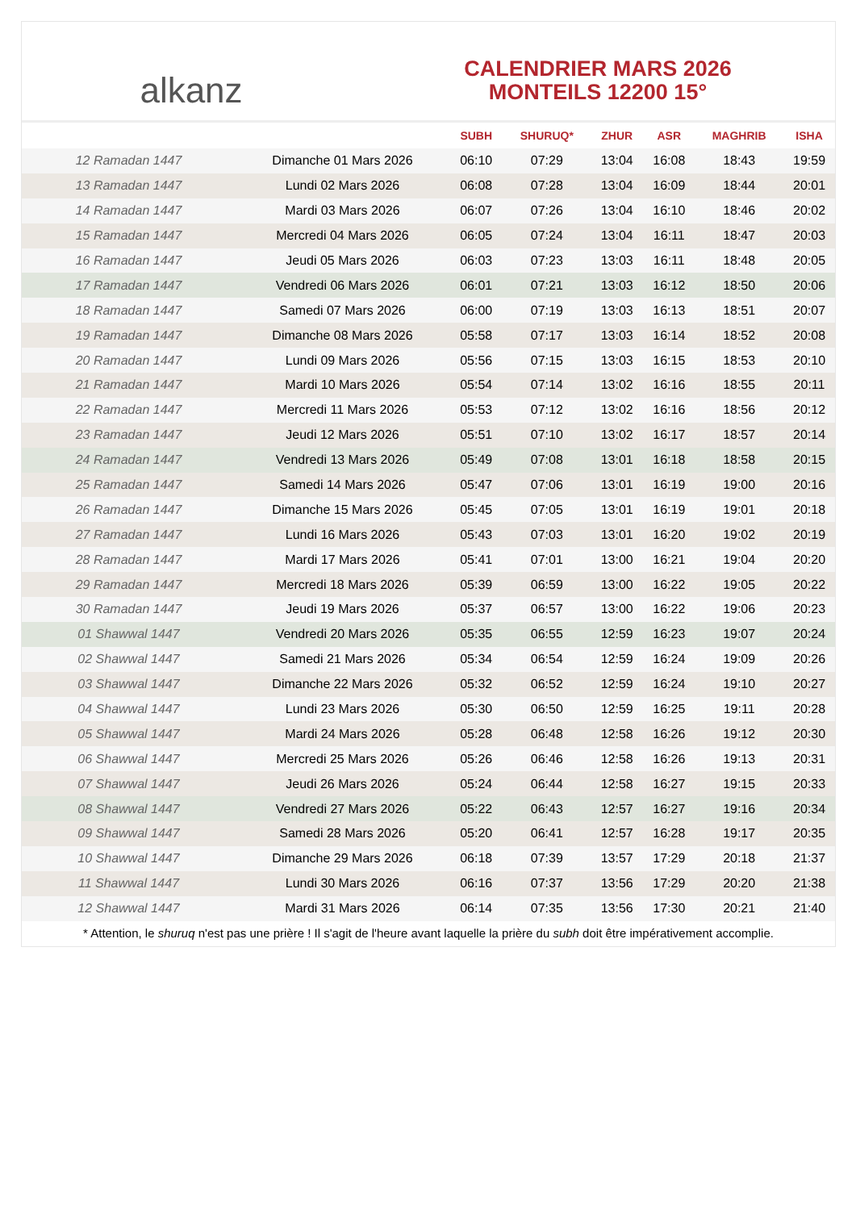alkanz
CALENDRIER MARS 2026
MONTEILS 12200 15°
| | | SUBH | SHURUQ* | ZHUR | ASR | MAGHRIB | ISHA |
| --- | --- | --- | --- | --- | --- | --- | --- |
| 12 Ramadan 1447 | Dimanche 01 Mars 2026 | 06:10 | 07:29 | 13:04 | 16:08 | 18:43 | 19:59 |
| 13 Ramadan 1447 | Lundi 02 Mars 2026 | 06:08 | 07:28 | 13:04 | 16:09 | 18:44 | 20:01 |
| 14 Ramadan 1447 | Mardi 03 Mars 2026 | 06:07 | 07:26 | 13:04 | 16:10 | 18:46 | 20:02 |
| 15 Ramadan 1447 | Mercredi 04 Mars 2026 | 06:05 | 07:24 | 13:04 | 16:11 | 18:47 | 20:03 |
| 16 Ramadan 1447 | Jeudi 05 Mars 2026 | 06:03 | 07:23 | 13:03 | 16:11 | 18:48 | 20:05 |
| 17 Ramadan 1447 | Vendredi 06 Mars 2026 | 06:01 | 07:21 | 13:03 | 16:12 | 18:50 | 20:06 |
| 18 Ramadan 1447 | Samedi 07 Mars 2026 | 06:00 | 07:19 | 13:03 | 16:13 | 18:51 | 20:07 |
| 19 Ramadan 1447 | Dimanche 08 Mars 2026 | 05:58 | 07:17 | 13:03 | 16:14 | 18:52 | 20:08 |
| 20 Ramadan 1447 | Lundi 09 Mars 2026 | 05:56 | 07:15 | 13:03 | 16:15 | 18:53 | 20:10 |
| 21 Ramadan 1447 | Mardi 10 Mars 2026 | 05:54 | 07:14 | 13:02 | 16:16 | 18:55 | 20:11 |
| 22 Ramadan 1447 | Mercredi 11 Mars 2026 | 05:53 | 07:12 | 13:02 | 16:16 | 18:56 | 20:12 |
| 23 Ramadan 1447 | Jeudi 12 Mars 2026 | 05:51 | 07:10 | 13:02 | 16:17 | 18:57 | 20:14 |
| 24 Ramadan 1447 | Vendredi 13 Mars 2026 | 05:49 | 07:08 | 13:01 | 16:18 | 18:58 | 20:15 |
| 25 Ramadan 1447 | Samedi 14 Mars 2026 | 05:47 | 07:06 | 13:01 | 16:19 | 19:00 | 20:16 |
| 26 Ramadan 1447 | Dimanche 15 Mars 2026 | 05:45 | 07:05 | 13:01 | 16:19 | 19:01 | 20:18 |
| 27 Ramadan 1447 | Lundi 16 Mars 2026 | 05:43 | 07:03 | 13:01 | 16:20 | 19:02 | 20:19 |
| 28 Ramadan 1447 | Mardi 17 Mars 2026 | 05:41 | 07:01 | 13:00 | 16:21 | 19:04 | 20:20 |
| 29 Ramadan 1447 | Mercredi 18 Mars 2026 | 05:39 | 06:59 | 13:00 | 16:22 | 19:05 | 20:22 |
| 30 Ramadan 1447 | Jeudi 19 Mars 2026 | 05:37 | 06:57 | 13:00 | 16:22 | 19:06 | 20:23 |
| 01 Shawwal 1447 | Vendredi 20 Mars 2026 | 05:35 | 06:55 | 12:59 | 16:23 | 19:07 | 20:24 |
| 02 Shawwal 1447 | Samedi 21 Mars 2026 | 05:34 | 06:54 | 12:59 | 16:24 | 19:09 | 20:26 |
| 03 Shawwal 1447 | Dimanche 22 Mars 2026 | 05:32 | 06:52 | 12:59 | 16:24 | 19:10 | 20:27 |
| 04 Shawwal 1447 | Lundi 23 Mars 2026 | 05:30 | 06:50 | 12:59 | 16:25 | 19:11 | 20:28 |
| 05 Shawwal 1447 | Mardi 24 Mars 2026 | 05:28 | 06:48 | 12:58 | 16:26 | 19:12 | 20:30 |
| 06 Shawwal 1447 | Mercredi 25 Mars 2026 | 05:26 | 06:46 | 12:58 | 16:26 | 19:13 | 20:31 |
| 07 Shawwal 1447 | Jeudi 26 Mars 2026 | 05:24 | 06:44 | 12:58 | 16:27 | 19:15 | 20:33 |
| 08 Shawwal 1447 | Vendredi 27 Mars 2026 | 05:22 | 06:43 | 12:57 | 16:27 | 19:16 | 20:34 |
| 09 Shawwal 1447 | Samedi 28 Mars 2026 | 05:20 | 06:41 | 12:57 | 16:28 | 19:17 | 20:35 |
| 10 Shawwal 1447 | Dimanche 29 Mars 2026 | 06:18 | 07:39 | 13:57 | 17:29 | 20:18 | 21:37 |
| 11 Shawwal 1447 | Lundi 30 Mars 2026 | 06:16 | 07:37 | 13:56 | 17:29 | 20:20 | 21:38 |
| 12 Shawwal 1447 | Mardi 31 Mars 2026 | 06:14 | 07:35 | 13:56 | 17:30 | 20:21 | 21:40 |
* Attention, le shuruq n'est pas une prière ! Il s'agit de l'heure avant laquelle la prière du subh doit être impérativement accomplie.